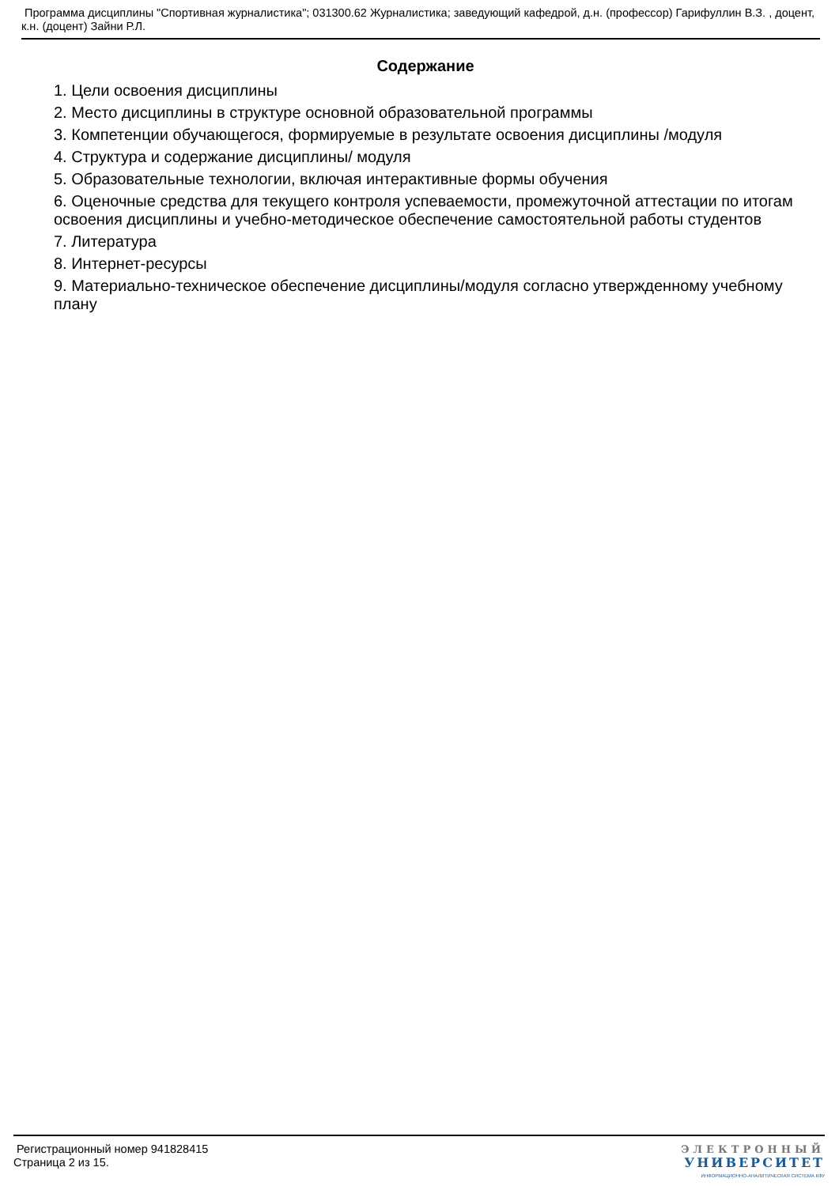Программа дисциплины "Спортивная журналистика"; 031300.62 Журналистика; заведующий кафедрой, д.н. (профессор) Гарифуллин В.З. , доцент, к.н. (доцент) Зайни Р.Л.
Содержание
1. Цели освоения дисциплины
2. Место дисциплины в структуре основной образовательной программы
3. Компетенции обучающегося, формируемые в результате освоения дисциплины /модуля
4. Структура и содержание дисциплины/ модуля
5. Образовательные технологии, включая интерактивные формы обучения
6. Оценочные средства для текущего контроля успеваемости, промежуточной аттестации по итогам освоения дисциплины и учебно-методическое обеспечение самостоятельной работы студентов
7. Литература
8. Интернет-ресурсы
9. Материально-техническое обеспечение дисциплины/модуля согласно утвержденному учебному плану
Регистрационный номер 941828415
Страница 2 из 15.
ЭЛЕКТРОННЫЙ
УНИВЕРСИТЕТ
ИНФОРМАЦИОННО-АНАЛИТИЧЕСКАЯ СИСТЕМА КФУ